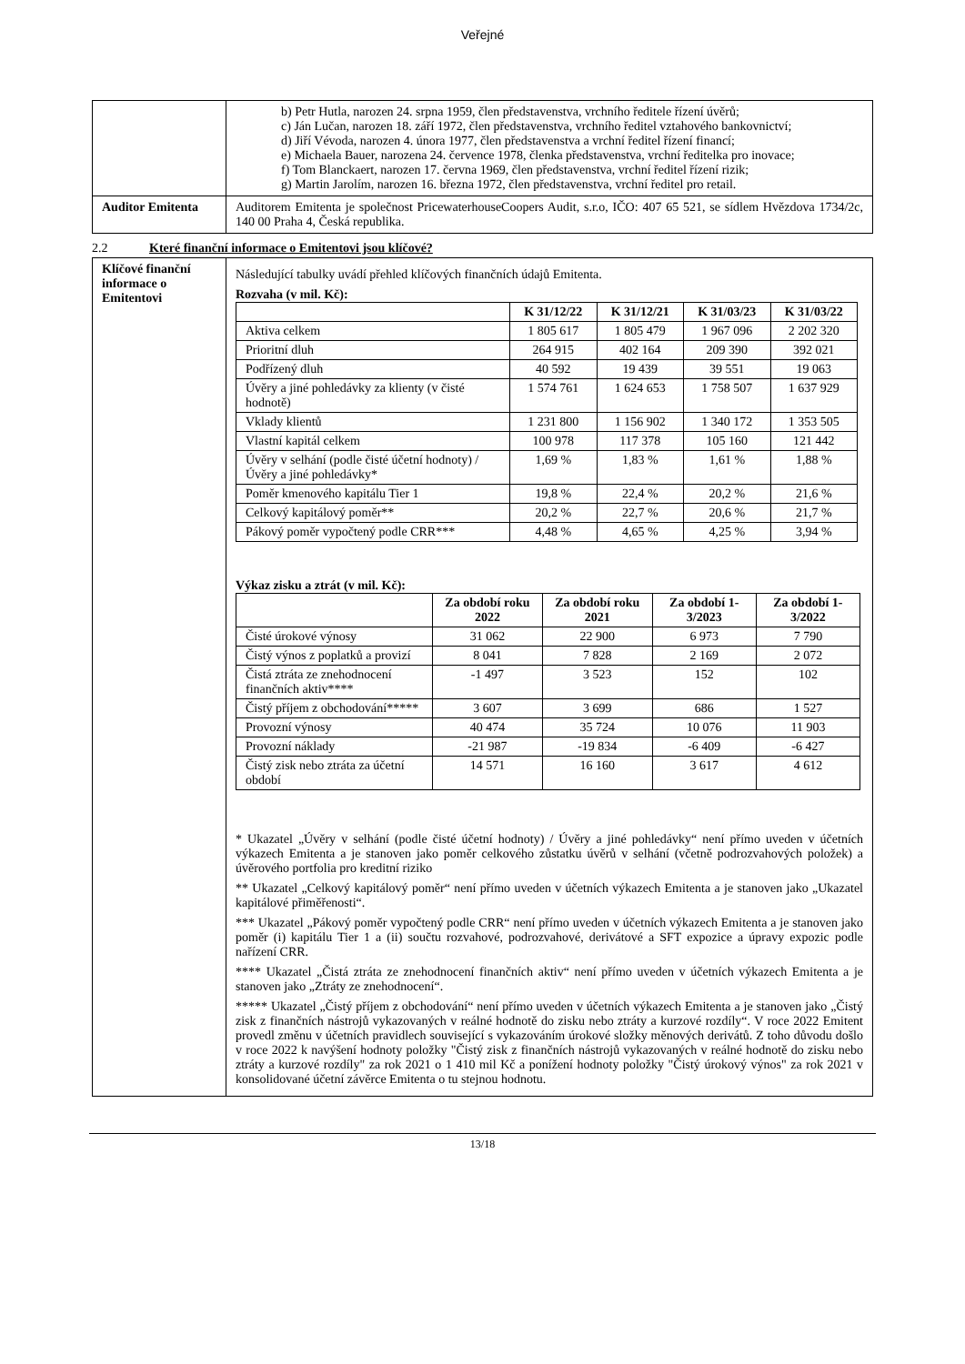Veřejné
| | b) Petr Hutla, narozen 24. srpna 1959, člen představenstva, vrchního ředitele řízení úvěrů; c) Ján Lučan, narozen 18. září 1972, člen představenstva, vrchního ředitel vztahového bankovnictví; d) Jiří Vévoda, narozen 4. února 1977, člen představenstva a vrchní ředitel řízení financí; e) Michaela Bauer, narozena 24. července 1978, členka představenstva, vrchní ředitelka pro inovace; f) Tom Blanckaert, narozen 17. června 1969, člen představenstva, vrchní ředitel řízení rizik; g) Martin Jarolím, narozen 16. března 1972, člen představenstva, vrchní ředitel pro retail. |
| Auditor Emitenta | Auditorem Emitenta je společnost PricewaterhouseCoopers Audit, s.r.o, IČO: 407 65 521, se sídlem Hvězdova 1734/2c, 140 00 Praha 4, Česká republika. |
2.2 Které finanční informace o Emitentovi jsou klíčové?
| Klíčové finanční informace o Emitentovi | Následující tabulky uvádí přehled klíčových finančních údajů Emitenta. Rozvaha (v mil. Kč): / / K 31/12/22 / K 31/12/21 / K 31/03/23 / K 31/03/22 / / --- / --- / --- / --- / --- / / Aktiva celkem / 1 805 617 / 1 805 479 / 1 967 096 / 2 202 320 / / Prioritní dluh / 264 915 / 402 164 / 209 390 / 392 021 / / Podřízený dluh / 40 592 / 19 439 / 39 551 / 19 063 / / Úvěry a jiné pohledávky za klienty (v čisté hodnotě) / 1 574 761 / 1 624 653 / 1 758 507 / 1 637 929 / / Vklady klientů / 1 231 800 / 1 156 902 / 1 340 172 / 1 353 505 / / Vlastní kapitál celkem / 100 978 / 117 378 / 105 160 / 121 442 / / Úvěry v selhání (podle čisté účetní hodnoty) / Úvěry a jiné pohledávky* / 1,69 % / 1,83 % / 1,61 % / 1,88 % / / Poměr kmenového kapitálu Tier 1 / 19,8 % / 22,4 % / 20,2 % / 21,6 % / / Celkový kapitálový poměr** / 20,2 % / 22,7 % / 20,6 % / 21,7 % / / Pákový poměr vypočtený podle CRR*** / 4,48 % / 4,65 % / 4,25 % / 3,94 % / Výkaz zisku a ztrát (v mil. Kč): / / Za období roku 2022 / Za období roku 2021 / Za období 1-3/2023 / Za období 1-3/2022 / / --- / --- / --- / --- / --- / / Čisté úrokové výnosy / 31 062 / 22 900 / 6 973 / 7 790 / / Čistý výnos z poplatků a provizí / 8 041 / 7 828 / 2 169 / 2 072 / / Čistá ztráta ze znehodnocení finančních aktiv**** / -1 497 / 3 523 / 152 / 102 / / Čistý příjem z obchodování***** / 3 607 / 3 699 / 686 / 1 527 / / Provozní výnosy / 40 474 / 35 724 / 10 076 / 11 903 / / Provozní náklady / -21 987 / -19 834 / -6 409 / -6 427 / / Čistý zisk nebo ztráta za účetní období / 14 571 / 16 160 / 3 617 / 4 612 / * Ukazatel „Úvěry v selhání (podle čisté účetní hodnoty) / Úvěry a jiné pohledávky“ není přímo uveden v účetních výkazech Emitenta a je stanoven jako poměr celkového zůstatku úvěrů v selhání (včetně podrozvahových položek) a úvěrového portfolia pro kreditní riziko ** Ukazatel „Celkový kapitálový poměr“ není přímo uveden v účetních výkazech Emitenta a je stanoven jako „Ukazatel kapitálové přiměřenosti“. *** Ukazatel „Pákový poměr vypočtený podle CRR“ není přímo uveden v účetních výkazech Emitenta a je stanoven jako poměr (i) kapitálu Tier 1 a (ii) součtu rozvahové, podrozvahové, derivátové a SFT expozice a úpravy expozic podle nařízení CRR. **** Ukazatel „Čistá ztráta ze znehodnocení finančních aktiv“ není přímo uveden v účetních výkazech Emitenta a je stanoven jako „Ztráty ze znehodnocení“. ***** Ukazatel „Čistý příjem z obchodování“ není přímo uveden v účetních výkazech Emitenta a je stanoven jako „Čistý zisk z finančních nástrojů vykazovaných v reálné hodnotě do zisku nebo ztráty a kurzové rozdíly“. V roce 2022 Emitent provedl změnu v účetních pravidlech související s vykazováním úrokové složky měnových derivátů. Z toho důvodu došlo v roce 2022 k navýšení hodnoty položky "Čistý zisk z finančních nástrojů vykazovaných v reálné hodnotě do zisku nebo ztráty a kurzové rozdíly" za rok 2021 o 1 410 mil Kč a ponížení hodnoty položky "Čistý úrokový výnos" za rok 2021 v konsolidované účetní závěrce Emitenta o tu stejnou hodnotu. |
13/18